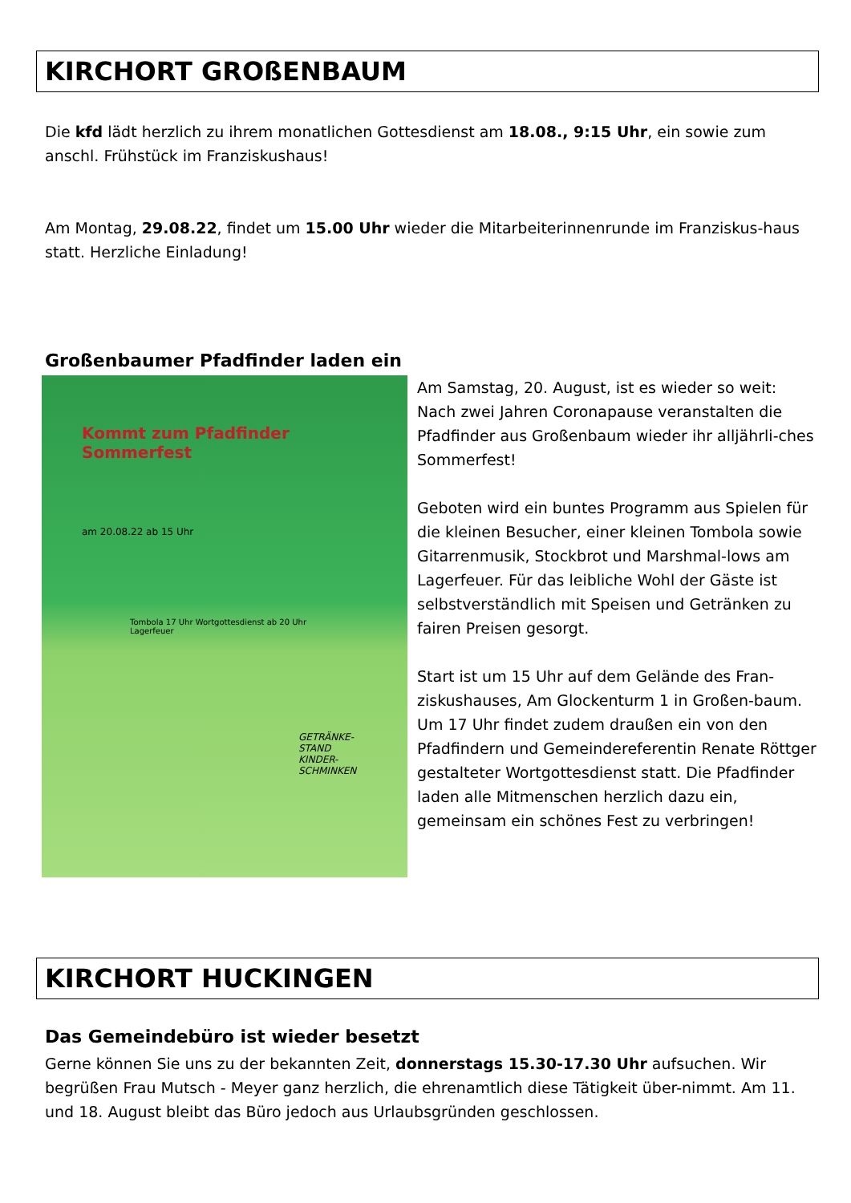KIRCHORT GROßENBAUM
Die kfd lädt herzlich zu ihrem monatlichen Gottesdienst am 18.08., 9:15 Uhr, ein sowie zum anschl. Frühstück im Franziskushaus!
Am Montag, 29.08.22, findet um 15.00 Uhr wieder die Mitarbeiterinnenrunde im Franziskus-haus statt. Herzliche Einladung!
Großenbaumer Pfadfinder laden ein
Kommt zum Pfadfinder Sommerfest
am 20.08.22 ab 15 Uhr
Tombola 17 Uhr Wortgottesdienst ab 20 Uhr Lagerfeuer
GETRÄNKE-STAND KINDER-SCHMINKEN
Am Samstag, 20. August, ist es wieder so weit: Nach zwei Jahren Coronapause veranstalten die Pfadfinder aus Großenbaum wieder ihr alljährli-ches Sommerfest!
Geboten wird ein buntes Programm aus Spielen für die kleinen Besucher, einer kleinen Tombola sowie Gitarrenmusik, Stockbrot und Marshmal-lows am Lagerfeuer. Für das leibliche Wohl der Gäste ist selbstverständlich mit Speisen und Getränken zu fairen Preisen gesorgt.
Start ist um 15 Uhr auf dem Gelände des Fran-ziskushauses, Am Glockenturm 1 in Großen-baum. Um 17 Uhr findet zudem draußen ein von den Pfadfindern und Gemeindereferentin Renate Röttger gestalteter Wortgottesdienst statt. Die Pfadfinder laden alle Mitmenschen herzlich dazu ein, gemeinsam ein schönes Fest zu verbringen!
KIRCHORT HUCKINGEN
Das Gemeindebüro ist wieder besetzt
Gerne können Sie uns zu der bekannten Zeit, donnerstags 15.30-17.30 Uhr aufsuchen. Wir begrüßen Frau Mutsch - Meyer ganz herzlich, die ehrenamtlich diese Tätigkeit über-nimmt. Am 11. und 18. August bleibt das Büro jedoch aus Urlaubsgründen geschlossen.